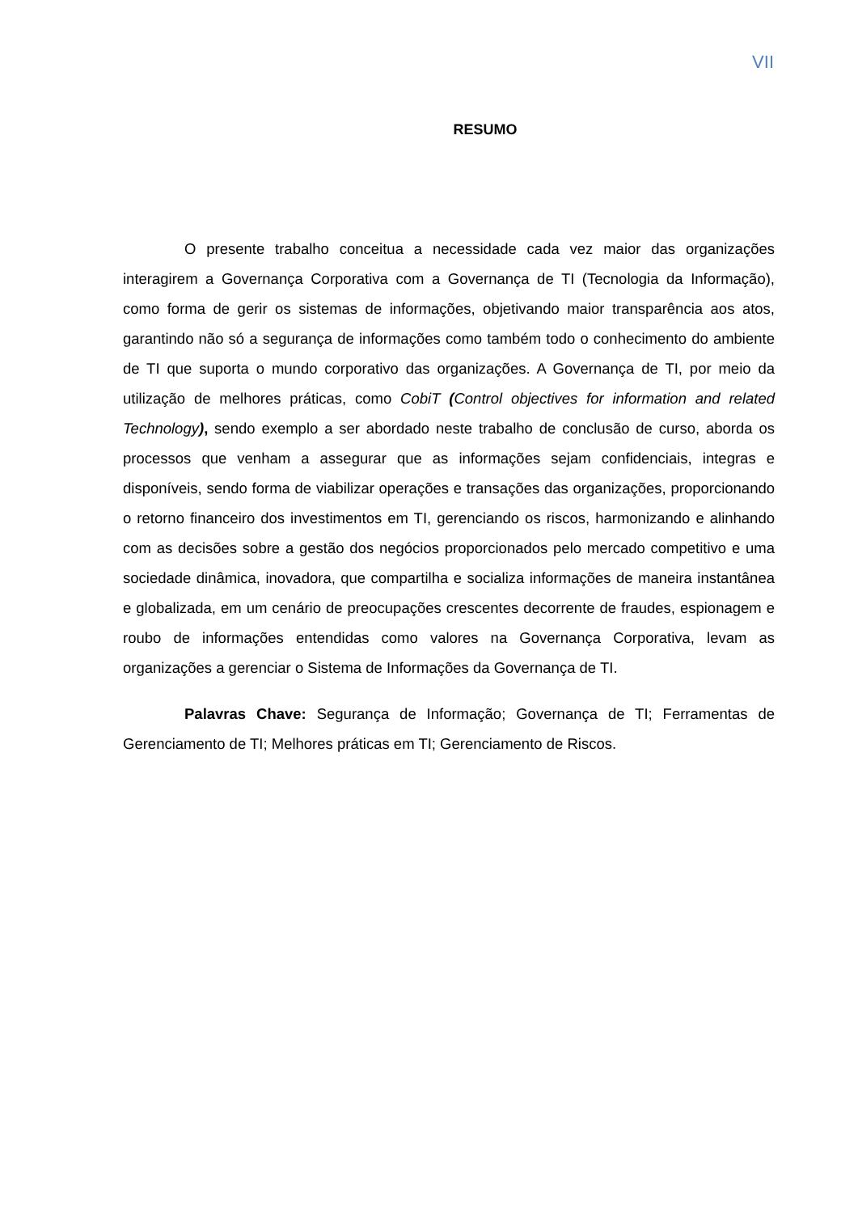VII
RESUMO
O presente trabalho conceitua a necessidade cada vez maior das organizações interagirem a Governança Corporativa com a Governança de TI (Tecnologia da Informação), como forma de gerir os sistemas de informações, objetivando maior transparência aos atos, garantindo não só a segurança de informações como também todo o conhecimento do ambiente de TI que suporta o mundo corporativo das organizações. A Governança de TI, por meio da utilização de melhores práticas, como CobiT (Control objectives for information and related Technology), sendo exemplo a ser abordado neste trabalho de conclusão de curso, aborda os processos que venham a assegurar que as informações sejam confidenciais, integras e disponíveis, sendo forma de viabilizar operações e transações das organizações, proporcionando o retorno financeiro dos investimentos em TI, gerenciando os riscos, harmonizando e alinhando com as decisões sobre a gestão dos negócios proporcionados pelo mercado competitivo e uma sociedade dinâmica, inovadora, que compartilha e socializa informações de maneira instantânea e globalizada, em um cenário de preocupações crescentes decorrente de fraudes, espionagem e roubo de informações entendidas como valores na Governança Corporativa, levam as organizações a gerenciar o Sistema de Informações da Governança de TI.
Palavras Chave: Segurança de Informação; Governança de TI; Ferramentas de Gerenciamento de TI; Melhores práticas em TI; Gerenciamento de Riscos.